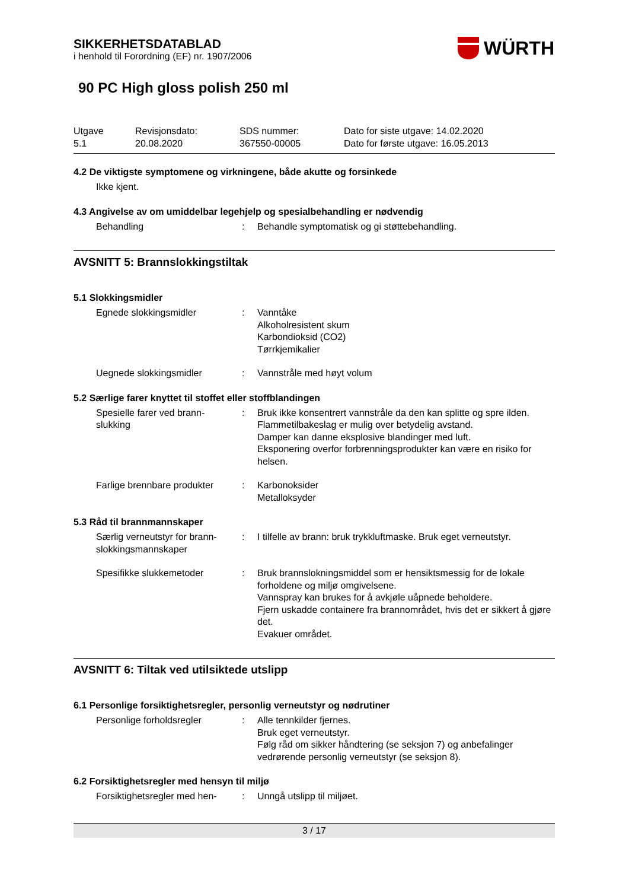SIKKERHETSDATABLAD
i henhold til Forordning (EF) nr. 1907/2006
WÜRTH
90 PC High gloss polish 250 ml
Utgave
5.1
Revisjonsdato:
20.08.2020
SDS nummer:
367550-00005
Dato for siste utgave: 14.02.2020
Dato for første utgave: 16.05.2013
4.2 De viktigste symptomene og virkningene, både akutte og forsinkede
Ikke kjent.
4.3 Angivelse av om umiddelbar legehjelp og spesialbehandling er nødvendig
Behandling : Behandle symptomatisk og gi støttebehandling.
AVSNITT 5: Brannslokkingstiltak
5.1 Slokkingsmidler
Egnede slokkingsmidler : Vanntåke
Alkoholresistent skum
Karbondioksid (CO2)
Tørrkjemikalier
Uegnede slokkingsmidler : Vannstråle med høyt volum
5.2 Særlige farer knyttet til stoffet eller stoffblandingen
Spesielle farer ved brann-
slukking
: Bruk ikke konsentrert vannstråle da den kan splitte og spre ilden.
Flammetilbakeslag er mulig over betydelig avstand.
Damper kan danne eksplosive blandinger med luft.
Eksponering overfor forbrenningsprodukter kan være en risiko for helsen.
Farlige brennbare produkter
: Karbonoksider
Metalloksyder
5.3 Råd til brannmannskaper
Særlig verneutstyr for brann-
slokkingsmannskaper
: I tilfelle av brann: bruk trykkluftmaske. Bruk eget verneutstyr.
Spesifikke slukkemetoder : Bruk brannslokningsmiddel som er hensiktsmessig for de lokale forholdene og miljø omgivelsene.
Vannspray kan brukes for å avkjøle uåpnede beholdere.
Fjern uskadde containere fra brannområdet, hvis det er sikkert å gjøre det.
Evakuer området.
AVSNITT 6: Tiltak ved utilsiktede utslipp
6.1 Personlige forsiktighetsregler, personlig verneutstyr og nødrutiner
Personlige forholdsregler : Alle tennkilder fjernes.
Bruk eget verneutstyr.
Følg råd om sikker håndtering (se seksjon 7) og anbefalinger vedrørende personlig verneutstyr (se seksjon 8).
6.2 Forsiktighetsregler med hensyn til miljø
Forsiktighetsregler med hen-
: Unngå utslipp til miljøet.
3 / 17